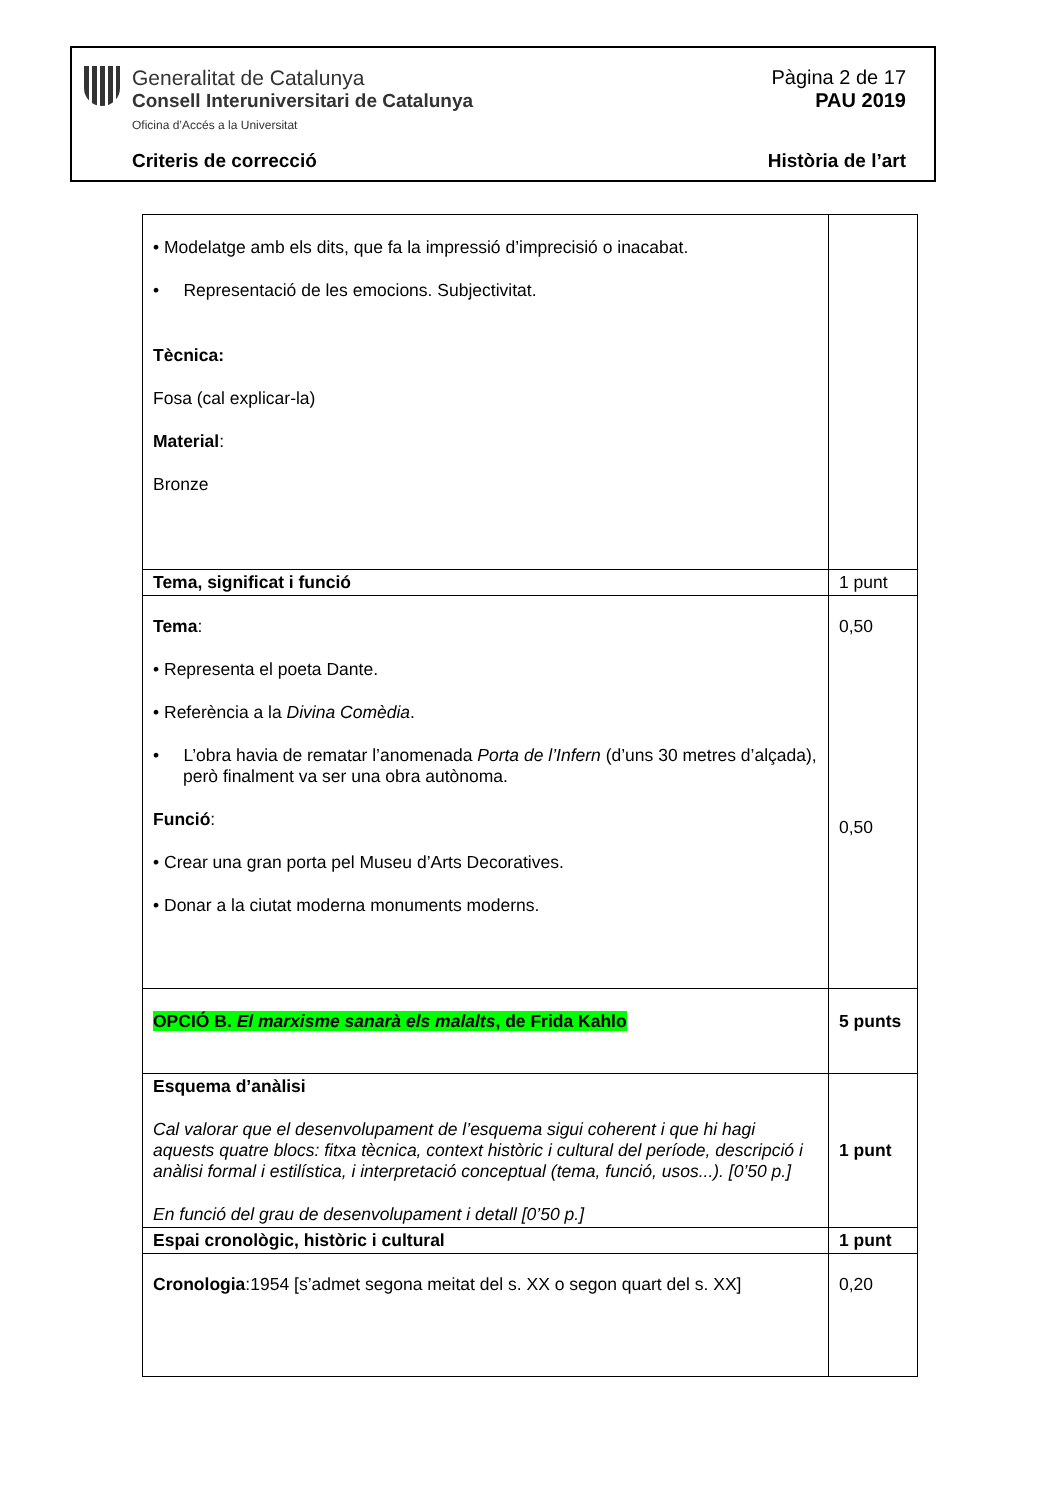Generalitat de Catalunya
Consell Interuniversitari de Catalunya
Oficina d’Accés a la Universitat
Pàgina 2 de 17
PAU 2019
Criteris de correcció Història de l’art
| • Modelatge amb els dits, que fa la impressió d’imprecisió o inacabat. • Representació de les emocions. Subjectivitat. Tècnica: Fosa (cal explicar-la) Material : Bronze | |
| Tema, significat i funció | 1 punt |
| Tema : • Representa el poeta Dante. • Referència a la Divina Comèdia . • L’obra havia de rematar l’anomenada Porta de l’Infern (d’uns 30 metres d’alçada), però finalment va ser una obra autònoma. Funció : • Crear una gran porta pel Museu d’Arts Decoratives. • Donar a la ciutat moderna monuments moderns. | 0,50 0,50 |
| OPCIÓ B. El marxisme sanarà els malalts , de Frida Kahlo | 5 punts |
| Esquema d’anàlisi Cal valorar que el desenvolupament de l’esquema sigui coherent i que hi hagi aquests quatre blocs: fitxa tècnica, context històric i cultural del període, descripció i anàlisi formal i estilística, i interpretació conceptual (tema, funció, usos...). [0’50 p.] En funció del grau de desenvolupament i detall [0’50 p.] | 1 punt |
| Espai cronològic, històric i cultural | 1 punt |
| Cronologia :1954 [s’admet segona meitat del s. XX o segon quart del s. XX] | 0,20 |